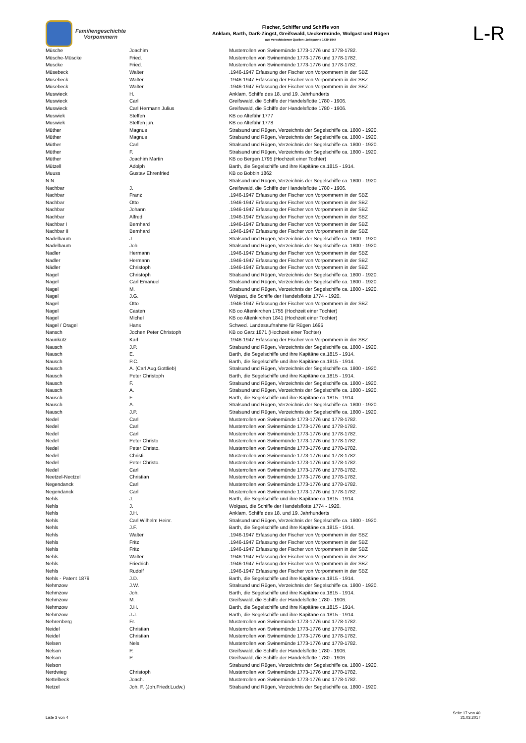Familiengeschichte
Vorpommern
Fischer, Schiffer und Schiffe von
Anklam, Barth, Darß-Zingst, Greifswald, Ueckermünde, Wolgast und Rügen
aus verschiedenen Quellen: Zeitspanne 1739-1947
L-R
| Müsche | Joachim | Musterrollen von Swinemünde 1773-1776 und 1778-1782. |
| Müsche-Müscke | Fried. | Musterrollen von Swinemünde 1773-1776 und 1778-1782. |
| Muscke | Fried. | Musterrollen von Swinemünde 1773-1776 und 1778-1782. |
| Müsebeck | Walter | .1946-1947 Erfassung der Fischer von Vorpommern in der SBZ |
| Müsebeck | Walter | .1946-1947 Erfassung der Fischer von Vorpommern in der SBZ |
| Müsebeck | Walter | .1946-1947 Erfassung der Fischer von Vorpommern in der SBZ |
| Muswieck | H. | Anklam, Schiffe des 18. und 19. Jahrhunderts |
| Muswieck | Carl | Greifswald, die Schiffe der Handelsflotte 1780 - 1906. |
| Muswieck | Carl Hermann Julius | Greifswald, die Schiffe der Handelsflotte 1780 - 1906. |
| Muswiek | Steffen | KB oo Altefähr 1777 |
| Muswiek | Steffen jun. | KB oo Altefähr 1778 |
| Müther | Magnus | Stralsund und Rügen, Verzeichnis der Segelschiffe ca. 1800 - 1920. |
| Müther | Magnus | Stralsund und Rügen, Verzeichnis der Segelschiffe ca. 1800 - 1920. |
| Müther | Carl | Stralsund und Rügen, Verzeichnis der Segelschiffe ca. 1800 - 1920. |
| Müther | F. | Stralsund und Rügen, Verzeichnis der Segelschiffe ca. 1800 - 1920. |
| Müther | Joachim Martin | KB oo Bergen 1795 (Hochzeit einer Tochter) |
| Mützell | Adolph | Barth, die Segelschiffe und ihre Kapitäne ca.1815 - 1914. |
| Muuss | Gustav Ehrenfried | KB oo Bobbin 1862 |
| N.N. | | Stralsund und Rügen, Verzeichnis der Segelschiffe ca. 1800 - 1920. |
| Nachbar | J. | Greifswald, die Schiffe der Handelsflotte 1780 - 1906. |
| Nachbar | Franz | .1946-1947 Erfassung der Fischer von Vorpommern in der SBZ |
| Nachbar | Otto | .1946-1947 Erfassung der Fischer von Vorpommern in der SBZ |
| Nachbar | Johann | .1946-1947 Erfassung der Fischer von Vorpommern in der SBZ |
| Nachbar | Alfred | .1946-1947 Erfassung der Fischer von Vorpommern in der SBZ |
| Nachbar I | Bernhard | .1946-1947 Erfassung der Fischer von Vorpommern in der SBZ |
| Nachbar II | Bernhard | .1946-1947 Erfassung der Fischer von Vorpommern in der SBZ |
| Nadelbaum | J. | Stralsund und Rügen, Verzeichnis der Segelschiffe ca. 1800 - 1920. |
| Nadelbaum | Joh | Stralsund und Rügen, Verzeichnis der Segelschiffe ca. 1800 - 1920. |
| Nadler | Hermann | .1946-1947 Erfassung der Fischer von Vorpommern in der SBZ |
| Nadler | Hermann | .1946-1947 Erfassung der Fischer von Vorpommern in der SBZ |
| Nädler | Christoph | .1946-1947 Erfassung der Fischer von Vorpommern in der SBZ |
| Nagel | Christoph | Stralsund und Rügen, Verzeichnis der Segelschiffe ca. 1800 - 1920. |
| Nagel | Carl Emanuel | Stralsund und Rügen, Verzeichnis der Segelschiffe ca. 1800 - 1920. |
| Nagel | M. | Stralsund und Rügen, Verzeichnis der Segelschiffe ca. 1800 - 1920. |
| Nagel | J.G. | Wolgast, die Schiffe der Handelsflotte 1774 - 1920. |
| Nagel | Otto | .1946-1947 Erfassung der Fischer von Vorpommern in der SBZ |
| Nagel | Casten | KB oo Altenkirchen 1755 (Hochzeit einer Tochter) |
| Nagel | Michel | KB oo Altenkirchen 1841 (Hochzeit einer Tochter) |
| Nagel / Oragel | Hans | Schwed. Landesaufnahme für Rügen 1695 |
| Nansch | Jochen Peter Christoph | KB oo Garz 1871 (Hochzeit einer Tochter) |
| Naunkütz | Karl | .1946-1947 Erfassung der Fischer von Vorpommern in der SBZ |
| Nausch | J.P. | Stralsund und Rügen, Verzeichnis der Segelschiffe ca. 1800 - 1920. |
| Nausch | E. | Barth, die Segelschiffe und ihre Kapitäne ca.1815 - 1914. |
| Nausch | P.C. | Barth, die Segelschiffe und ihre Kapitäne ca.1815 - 1914. |
| Nausch | A. (Carl Aug.Gottlieb) | Stralsund und Rügen, Verzeichnis der Segelschiffe ca. 1800 - 1920. |
| Nausch | Peter Christoph | Barth, die Segelschiffe und ihre Kapitäne ca.1815 - 1914. |
| Nausch | F. | Stralsund und Rügen, Verzeichnis der Segelschiffe ca. 1800 - 1920. |
| Nausch | A. | Stralsund und Rügen, Verzeichnis der Segelschiffe ca. 1800 - 1920. |
| Nausch | F. | Barth, die Segelschiffe und ihre Kapitäne ca.1815 - 1914. |
| Nausch | A. | Stralsund und Rügen, Verzeichnis der Segelschiffe ca. 1800 - 1920. |
| Nausch | J.P. | Stralsund und Rügen, Verzeichnis der Segelschiffe ca. 1800 - 1920. |
| Nedel | Carl | Musterrollen von Swinemünde 1773-1776 und 1778-1782. |
| Nedel | Carl | Musterrollen von Swinemünde 1773-1776 und 1778-1782. |
| Nedel | Carl | Musterrollen von Swinemünde 1773-1776 und 1778-1782. |
| Nedel | Peter Christo | Musterrollen von Swinemünde 1773-1776 und 1778-1782. |
| Nedel | Peter Christo. | Musterrollen von Swinemünde 1773-1776 und 1778-1782. |
| Nedel | Christi. | Musterrollen von Swinemünde 1773-1776 und 1778-1782. |
| Nedel | Peter Christo. | Musterrollen von Swinemünde 1773-1776 und 1778-1782. |
| Nedel | Carl | Musterrollen von Swinemünde 1773-1776 und 1778-1782. |
| Neetzel-Nectzel | Christian | Musterrollen von Swinemünde 1773-1776 und 1778-1782. |
| Negendanck | Carl | Musterrollen von Swinemünde 1773-1776 und 1778-1782. |
| Negendanck | Carl | Musterrollen von Swinemünde 1773-1776 und 1778-1782. |
| Nehls | J. | Barth, die Segelschiffe und ihre Kapitäne ca.1815 - 1914. |
| Nehls | J. | Wolgast, die Schiffe der Handelsflotte 1774 - 1920. |
| Nehls | J.H. | Anklam, Schiffe des 18. und 19. Jahrhunderts |
| Nehls | Carl Wilhelm Heinr. | Stralsund und Rügen, Verzeichnis der Segelschiffe ca. 1800 - 1920. |
| Nehls | J.F. | Barth, die Segelschiffe und ihre Kapitäne ca.1815 - 1914. |
| Nehls | Walter | .1946-1947 Erfassung der Fischer von Vorpommern in der SBZ |
| Nehls | Fritz | .1946-1947 Erfassung der Fischer von Vorpommern in der SBZ |
| Nehls | Fritz | .1946-1947 Erfassung der Fischer von Vorpommern in der SBZ |
| Nehls | Walter | .1946-1947 Erfassung der Fischer von Vorpommern in der SBZ |
| Nehls | Friedrich | .1946-1947 Erfassung der Fischer von Vorpommern in der SBZ |
| Nehls | Rudolf | .1946-1947 Erfassung der Fischer von Vorpommern in der SBZ |
| Nehls - Patent 1879 | J.D. | Barth, die Segelschiffe und ihre Kapitäne ca.1815 - 1914. |
| Nehmzow | J.W. | Stralsund und Rügen, Verzeichnis der Segelschiffe ca. 1800 - 1920. |
| Nehmzow | Joh. | Barth, die Segelschiffe und ihre Kapitäne ca.1815 - 1914. |
| Nehmzow | M. | Greifswald, die Schiffe der Handelsflotte 1780 - 1906. |
| Nehmzow | J.H. | Barth, die Segelschiffe und ihre Kapitäne ca.1815 - 1914. |
| Nehmzow | J.J. | Barth, die Segelschiffe und ihre Kapitäne ca.1815 - 1914. |
| Nehrenberg | Fr. | Musterrollen von Swinemünde 1773-1776 und 1778-1782. |
| Neidel | Christian | Musterrollen von Swinemünde 1773-1776 und 1778-1782. |
| Neidel | Christian | Musterrollen von Swinemünde 1773-1776 und 1778-1782. |
| Nelsen | Nels | Musterrollen von Swinemünde 1773-1776 und 1778-1782. |
| Nelson | P. | Greifswald, die Schiffe der Handelsflotte 1780 - 1906. |
| Nelson | P. | Greifswald, die Schiffe der Handelsflotte 1780 - 1906. |
| Nelson | | Stralsund und Rügen, Verzeichnis der Segelschiffe ca. 1800 - 1920. |
| Nerdwieg | Christoph | Musterrollen von Swinemünde 1773-1776 und 1778-1782. |
| Nettelbeck | Joach. | Musterrollen von Swinemünde 1773-1776 und 1778-1782. |
| Netzel | Joh. F. (Joh.Friedr.Ludw.) | Stralsund und Rügen, Verzeichnis der Segelschiffe ca. 1800 - 1920. |
Liste 3 von 4
Seite 17 von 40
21.03.2017